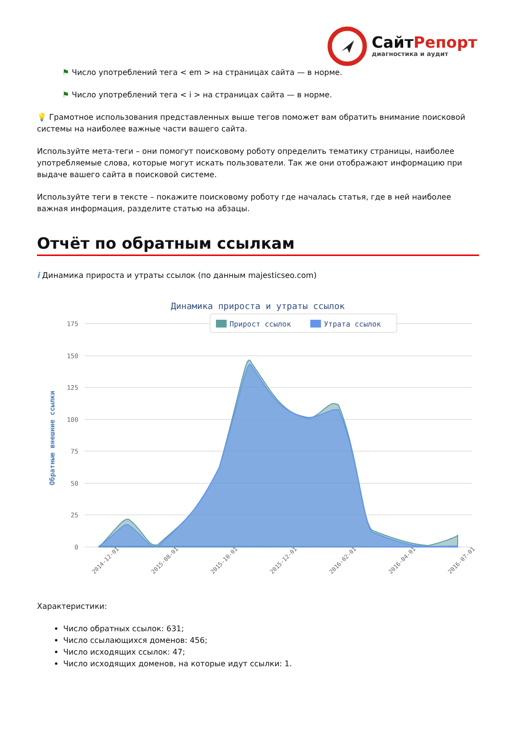СайтРепорт
диагностика и аудит
⚑ Число употреблений тега < em > на страницах сайта — в норме.
⚑ Число употреблений тега < i > на страницах сайта — в норме.
💡 Грамотное использования представленных выше тегов поможет вам обратить внимание поисковой системы на наиболее важные части вашего сайта.
Используйте мета-теги – они помогут поисковому роботу определить тематику страницы, наиболее употребляемые слова, которые могут искать пользователи. Так же они отображают информацию при выдаче вашего сайта в поисковой системе.
Используйте теги в тексте – покажите поисковому роботу где началась статья, где в ней наиболее важная информация, разделите статью на абзацы.
Отчёт по обратным ссылкам
i Динамика прироста и утраты ссылок (по данным majesticseo.com)
Динамика прироста и утраты ссылок
175
150
125
100
75
50
25
0
Обратные внешние ссылки
Прирост ссылок
Утрата ссылок
2014-12-01
2015-08-01
2015-10-01
2015-12-01
2016-02-01
2016-04-01
2016-07-01
Характеристики:
Число обратных ссылок: 631;
Число ссылающихся доменов: 456;
Число исходящих ссылок: 47;
Число исходящих доменов, на которые идут ссылки: 1.